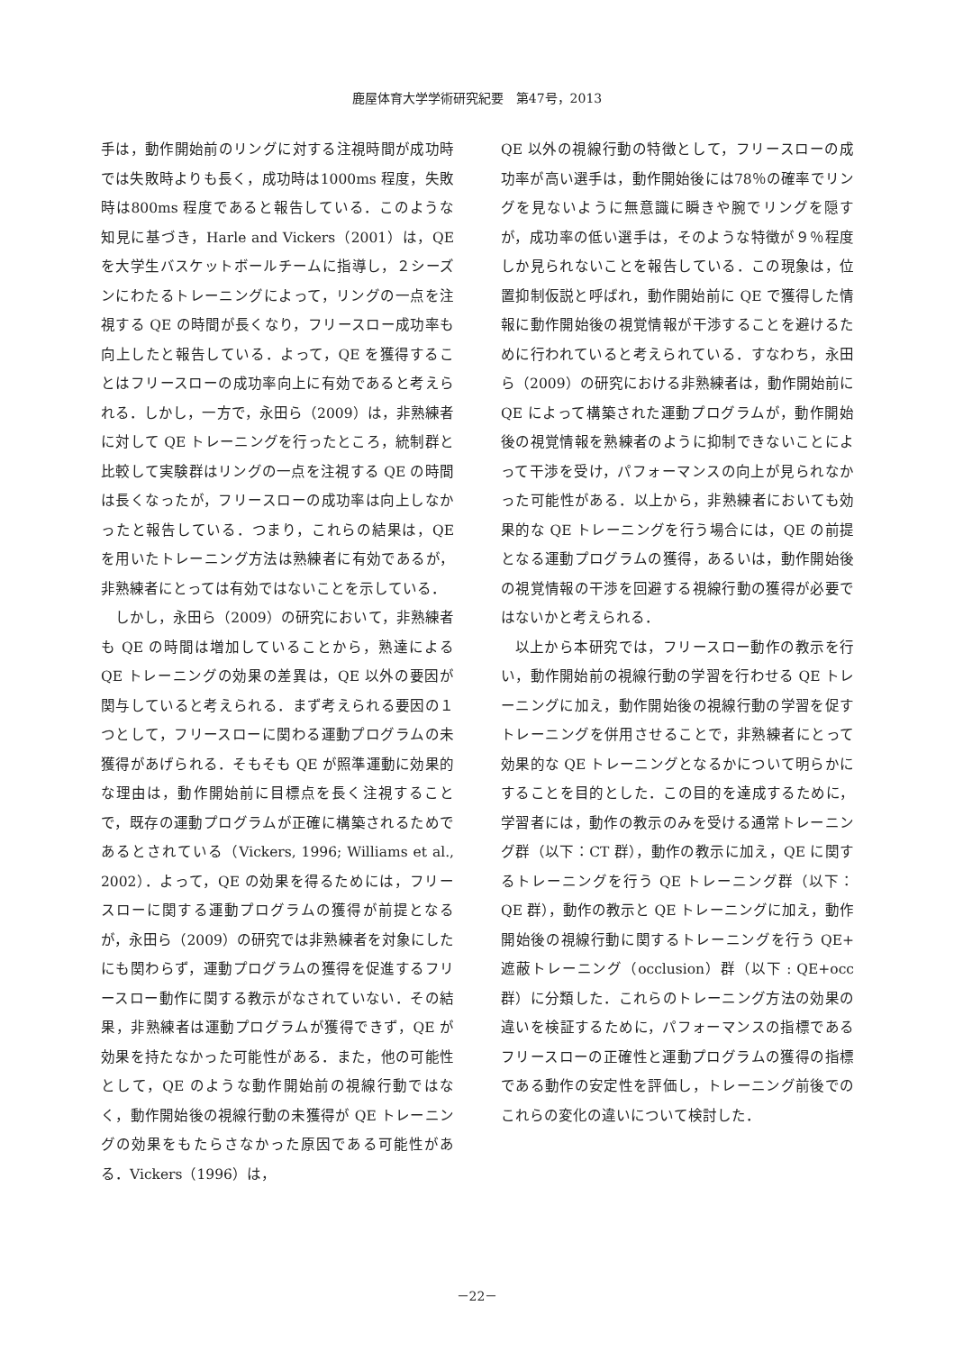鹿屋体育大学学術研究紀要　第47号，2013
手は，動作開始前のリングに対する注視時間が成功時では失敗時よりも長く，成功時は1000ms 程度，失敗時は800ms 程度であると報告している．このような知見に基づき，Harle and Vickers（2001）は，QE を大学生バスケットボールチームに指導し，２シーズンにわたるトレーニングによって，リングの一点を注視する QE の時間が長くなり，フリースロー成功率も向上したと報告している．よって，QE を獲得することはフリースローの成功率向上に有効であると考えられる．しかし，一方で，永田ら（2009）は，非熟練者に対して QE トレーニングを行ったところ，統制群と比較して実験群はリングの一点を注視する QE の時間は長くなったが，フリースローの成功率は向上しなかったと報告している．つまり，これらの結果は，QE を用いたトレーニング方法は熟練者に有効であるが，非熟練者にとっては有効ではないことを示している．
しかし，永田ら（2009）の研究において，非熟練者も QE の時間は増加していることから，熟達による QE トレーニングの効果の差異は，QE 以外の要因が関与していると考えられる．まず考えられる要因の１つとして，フリースローに関わる運動プログラムの未獲得があげられる．そもそも QE が照準運動に効果的な理由は，動作開始前に目標点を長く注視することで，既存の運動プログラムが正確に構築されるためであるとされている（Vickers, 1996; Williams et al., 2002）．よって，QE の効果を得るためには，フリースローに関する運動プログラムの獲得が前提となるが，永田ら（2009）の研究では非熟練者を対象にしたにも関わらず，運動プログラムの獲得を促進するフリースロー動作に関する教示がなされていない．その結果，非熟練者は運動プログラムが獲得できず，QE が効果を持たなかった可能性がある．また，他の可能性として，QE のような動作開始前の視線行動ではなく，動作開始後の視線行動の未獲得が QE トレーニングの効果をもたらさなかった原因である可能性がある．Vickers（1996）は，
QE 以外の視線行動の特徴として，フリースローの成功率が高い選手は，動作開始後には78％の確率でリングを見ないように無意識に瞬きや腕でリングを隠すが，成功率の低い選手は，そのような特徴が９％程度しか見られないことを報告している．この現象は，位置抑制仮説と呼ばれ，動作開始前に QE で獲得した情報に動作開始後の視覚情報が干渉することを避けるために行われていると考えられている．すなわち，永田ら（2009）の研究における非熟練者は，動作開始前に QE によって構築された運動プログラムが，動作開始後の視覚情報を熟練者のように抑制できないことによって干渉を受け，パフォーマンスの向上が見られなかった可能性がある．以上から，非熟練者においても効果的な QE トレーニングを行う場合には，QE の前提となる運動プログラムの獲得，あるいは，動作開始後の視覚情報の干渉を回避する視線行動の獲得が必要ではないかと考えられる．
以上から本研究では，フリースロー動作の教示を行い，動作開始前の視線行動の学習を行わせる QE トレーニングに加え，動作開始後の視線行動の学習を促すトレーニングを併用させることで，非熟練者にとって効果的な QE トレーニングとなるかについて明らかにすることを目的とした．この目的を達成するために，学習者には，動作の教示のみを受ける通常トレーニング群（以下：CT 群），動作の教示に加え，QE に関するトレーニングを行う QE トレーニング群（以下：QE 群），動作の教示と QE トレーニングに加え，動作開始後の視線行動に関するトレーニングを行う QE+ 遮蔽トレーニング（occlusion）群（以下 : QE+occ 群）に分類した．これらのトレーニング方法の効果の違いを検証するために，パフォーマンスの指標であるフリースローの正確性と運動プログラムの獲得の指標である動作の安定性を評価し，トレーニング前後でのこれらの変化の違いについて検討した．
－22－